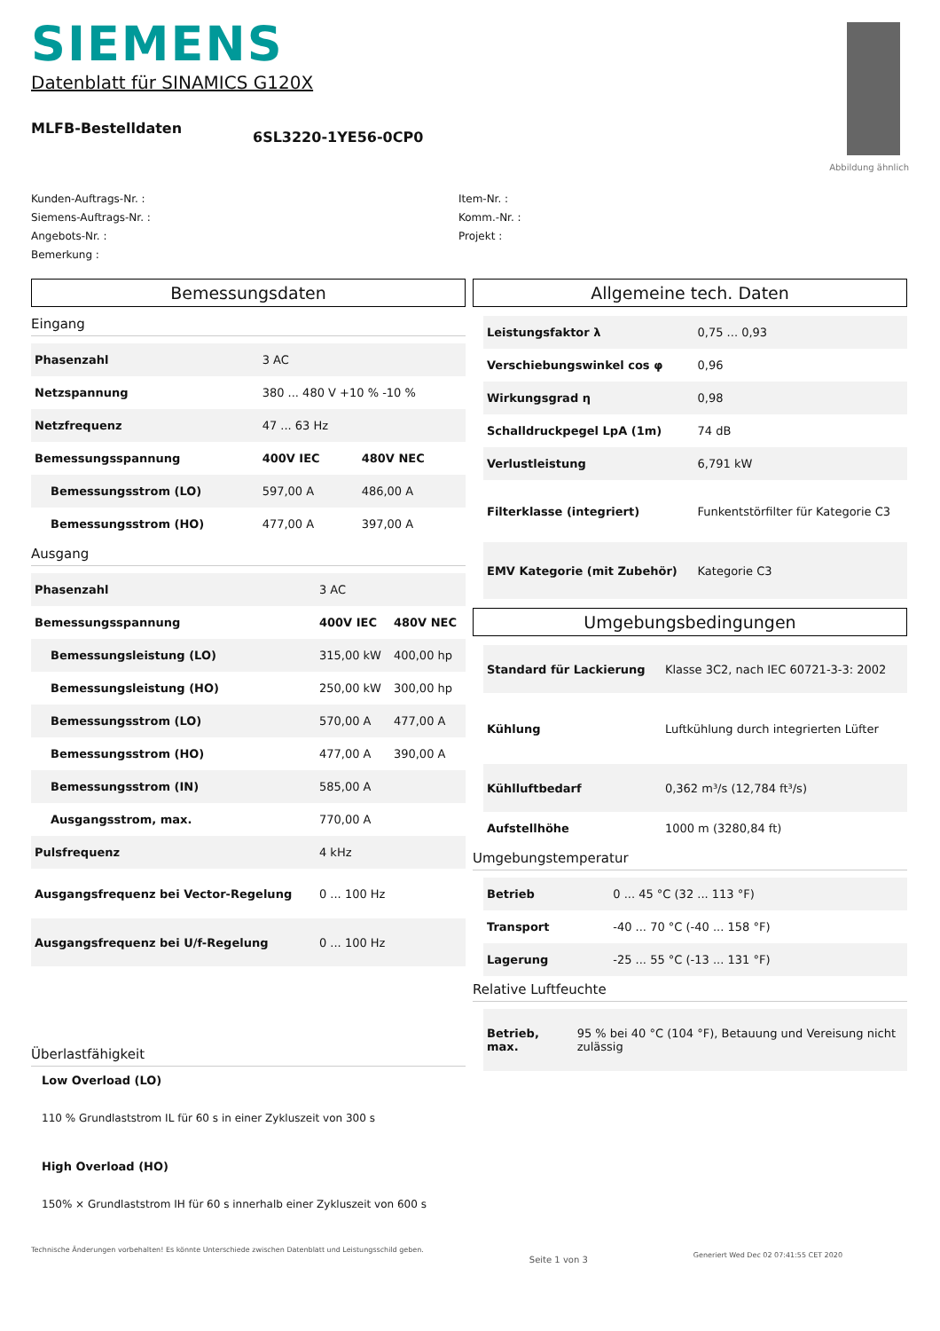SIEMENS
Datenblatt für SINAMICS G120X
MLFB-Bestelldaten
6SL3220-1YE56-0CP0
Abbildung ähnlich
Kunden-Auftrags-Nr. :
Siemens-Auftrags-Nr. :
Angebots-Nr. :
Bemerkung :
Item-Nr. :
Komm.-Nr. :
Projekt :
Bemessungsdaten
Eingang
| Phasenzahl | 3 AC | |
| Netzspannung | 380 ... 480 V +10 % -10 % | |
| Netzfrequenz | 47 ... 63 Hz | |
| Bemessungsspannung | 400V IEC | 480V NEC |
| Bemessungsstrom (LO) | 597,00 A | 486,00 A |
| Bemessungsstrom (HO) | 477,00 A | 397,00 A |
Ausgang
| Phasenzahl | 3 AC | |
| Bemessungsspannung | 400V IEC | 480V NEC |
| Bemessungsleistung (LO) | 315,00 kW | 400,00 hp |
| Bemessungsleistung (HO) | 250,00 kW | 300,00 hp |
| Bemessungsstrom (LO) | 570,00 A | 477,00 A |
| Bemessungsstrom (HO) | 477,00 A | 390,00 A |
| Bemessungsstrom (IN) | 585,00 A | |
| Ausgangsstrom, max. | 770,00 A | |
| Pulsfrequenz | 4 kHz | |
| Ausgangsfrequenz bei Vector-Regelung | 0 ... 100 Hz | |
| Ausgangsfrequenz bei U/f-Regelung | 0 ... 100 Hz | |
Überlastfähigkeit
Low Overload (LO)
110 % Grundlaststrom IL für 60 s in einer Zykluszeit von 300 s
High Overload (HO)
150% × Grundlaststrom IH für 60 s innerhalb einer Zykluszeit von 600 s
Allgemeine tech. Daten
| Leistungsfaktor λ | 0,75 ... 0,93 |
| Verschiebungswinkel cos φ | 0,96 |
| Wirkungsgrad η | 0,98 |
| Schalldruckpegel LpA (1m) | 74 dB |
| Verlustleistung | 6,791 kW |
| Filterklasse (integriert) | Funkentstörfilter für Kategorie C3 |
| EMV Kategorie (mit Zubehör) | Kategorie C3 |
Umgebungsbedingungen
| Standard für Lackierung | Klasse 3C2, nach IEC 60721-3-3: 2002 |
| Kühlung | Luftkühlung durch integrierten Lüfter |
| Kühlluftbedarf | 0,362 m³/s (12,784 ft³/s) |
| Aufstellhöhe | 1000 m (3280,84 ft) |
Umgebungstemperatur
| Betrieb | 0 ... 45 °C (32 ... 113 °F) |
| Transport | -40 ... 70 °C (-40 ... 158 °F) |
| Lagerung | -25 ... 55 °C (-13 ... 131 °F) |
Relative Luftfeuchte
| Betrieb, max. | 95 % bei 40 °C (104 °F), Betauung und Vereisung nicht zulässig |
Technische Änderungen vorbehalten! Es könnte Unterschiede zwischen Datenblatt und Leistungsschild geben. Seite 1 von 3 Generiert Wed Dec 02 07:41:55 CET 2020